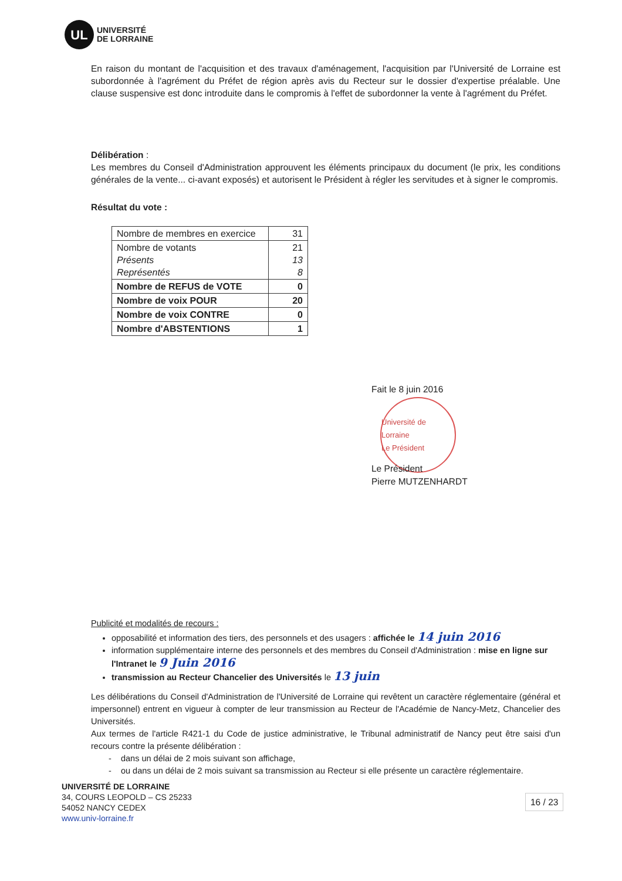UL
UNIVERSITÉ
DE LORRAINE
En raison du montant de l'acquisition et des travaux d'aménagement, l'acquisition par l'Université de Lorraine est subordonnée à l'agrément du Préfet de région après avis du Recteur sur le dossier d'expertise préalable. Une clause suspensive est donc introduite dans le compromis à l'effet de subordonner la vente à l'agrément du Préfet.
Délibération :
Les membres du Conseil d'Administration approuvent les éléments principaux du document (le prix, les conditions générales de la vente... ci-avant exposés) et autorisent le Président à régler les servitudes et à signer le compromis.
Résultat du vote :
| Nombre de membres en exercice | 31 |
| Nombre de votants Présents Représentés | 21 13 8 |
| Nombre de REFUS de VOTE | 0 |
| Nombre de voix POUR | 20 |
| Nombre de voix CONTRE | 0 |
| Nombre d'ABSTENTIONS | 1 |
Fait le 8 juin 2016
Université de Lorraine
Le Président
Le Président
Pierre MUTZENHARDT
Publicité et modalités de recours :
opposabilité et information des tiers, des personnels et des usagers : affichée le 14 juin 2016
information supplémentaire interne des personnels et des membres du Conseil d'Administration : mise en ligne sur l'Intranet le 9 Juin 2016
transmission au Recteur Chancelier des Universités le 13 juin
Les délibérations du Conseil d'Administration de l'Université de Lorraine qui revêtent un caractère réglementaire (général et impersonnel) entrent en vigueur à compter de leur transmission au Recteur de l'Académie de Nancy-Metz, Chancelier des Universités.
Aux termes de l'article R421-1 du Code de justice administrative, le Tribunal administratif de Nancy peut être saisi d'un recours contre la présente délibération :
- dans un délai de 2 mois suivant son affichage,
- ou dans un délai de 2 mois suivant sa transmission au Recteur si elle présente un caractère réglementaire.
UNIVERSITÉ DE LORRAINE
34, COURS LEOPOLD – CS 25233
54052 NANCY CEDEX
www.univ-lorraine.fr
16 / 23